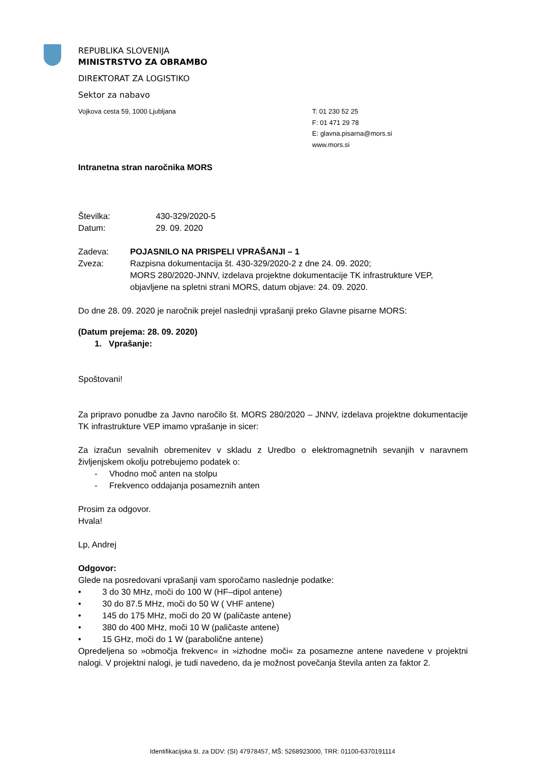REPUBLIKA SLOVENIJA
MINISTRSTVO ZA OBRAMBO
DIREKTORAT ZA LOGISTIKO
Sektor za nabavo
Vojkova cesta 59, 1000 Ljubljana T: 01 230 52 25
F: 01 471 29 78
E: glavna.pisarna@mors.si
www.mors.si
Intranetna stran naročnika MORS
Številka: 430-329/2020-5
Datum: 29. 09. 2020
Zadeva: POJASNILO NA PRISPELI VPRAŠANJI – 1
Zveza: Razpisna dokumentacija št. 430-329/2020-2 z dne 24. 09. 2020;
MORS 280/2020-JNNV, izdelava projektne dokumentacije TK infrastrukture VEP, objavljene na spletni strani MORS, datum objave: 24. 09. 2020.
Do dne 28. 09. 2020 je naročnik prejel naslednji vprašanji preko Glavne pisarne MORS:
(Datum prejema: 28. 09. 2020)
1. Vprašanje:
Spoštovani!
Za pripravo ponudbe za Javno naročilo št. MORS 280/2020 – JNNV, izdelava projektne dokumentacije TK infrastrukture VEP imamo vprašanje in sicer:
Za izračun sevalnih obremenitev v skladu z Uredbo o elektromagnetnih sevanjih v naravnem življenjskem okolju potrebujemo podatek o:
- Vhodno moč anten na stolpu
- Frekvenco oddajanja posameznih anten
Prosim za odgovor.
Hvala!
Lp, Andrej
Odgovor:
Glede na posredovani vprašanji vam sporočamo naslednje podatke:
• 3 do 30 MHz, moči do 100 W (HF–dipol antene)
• 30 do 87.5 MHz, moči do 50 W ( VHF antene)
• 145 do 175 MHz, moči do 20 W (paličaste antene)
• 380 do 400 MHz, moči 10 W (paličaste antene)
• 15 GHz, moči do 1 W (parabolične antene)
Opredeljena so »območja frekvenc« in »izhodne moči« za posamezne antene navedene v projektni nalogi. V projektni nalogi, je tudi navedeno, da je možnost povečanja števila anten za faktor 2.
Identifikacijska št. za DDV: (SI) 47978457, MŠ: 5268923000, TRR: 01100-6370191114